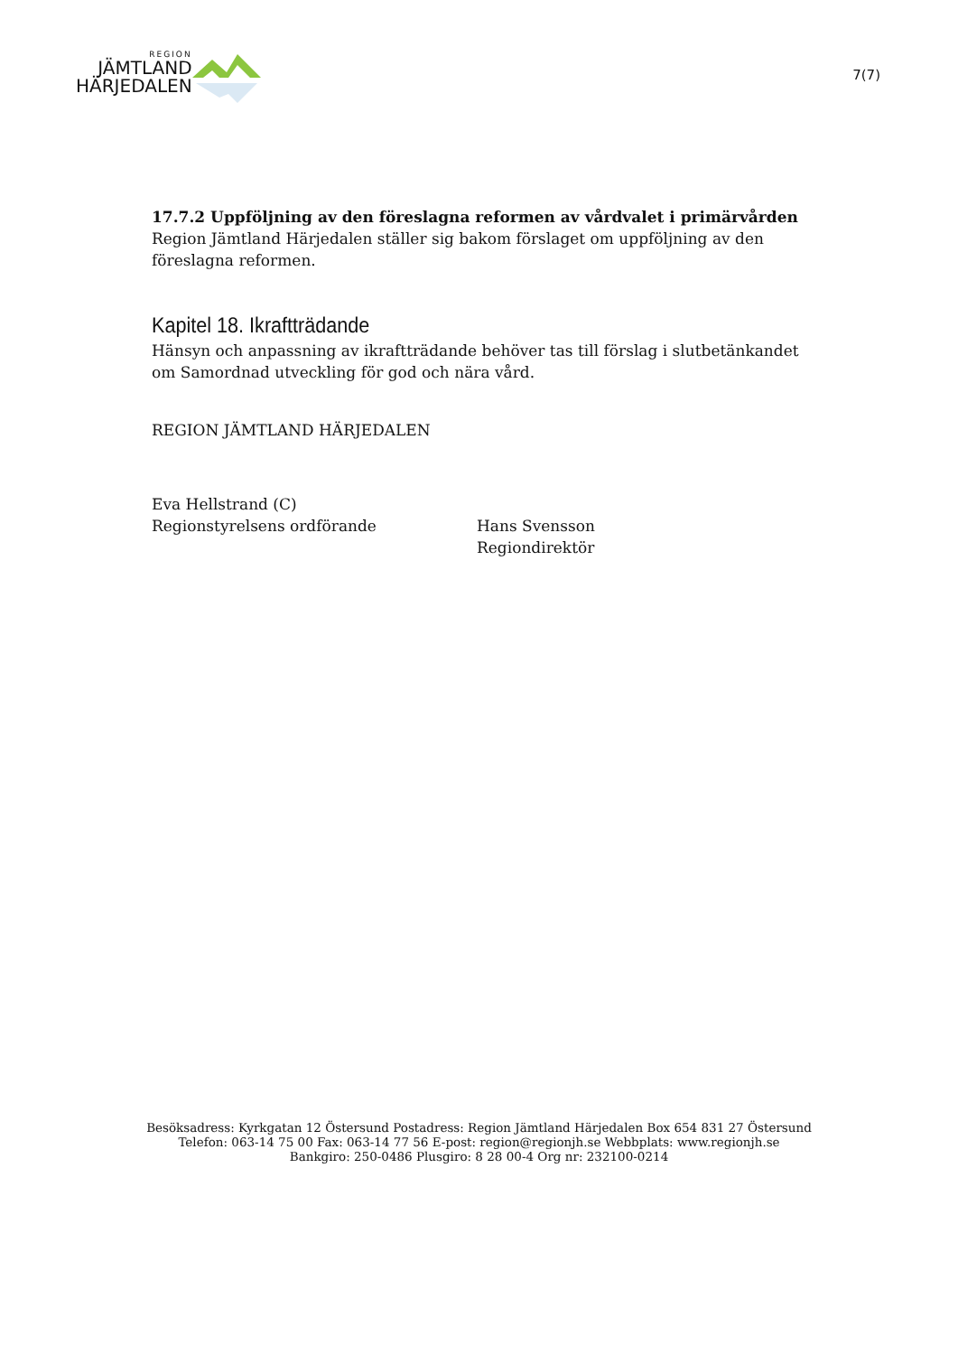REGION
JÄMTLAND
HÄRJEDALEN
7(7)
17.7.2 Uppföljning av den föreslagna reformen av vårdvalet i primärvården
Region Jämtland Härjedalen ställer sig bakom förslaget om uppföljning av den föreslagna reformen.
Kapitel 18. Ikraftträdande
Hänsyn och anpassning av ikraftträdande behöver tas till förslag i slutbetänkandet om Samordnad utveckling för god och nära vård.
REGION JÄMTLAND HÄRJEDALEN
Eva Hellstrand (C)
Regionstyrelsens ordförande
Hans Svensson
Regiondirektör
Besöksadress: Kyrkgatan 12 Östersund Postadress: Region Jämtland Härjedalen Box 654 831 27 Östersund
Telefon: 063-14 75 00 Fax: 063-14 77 56 E-post: region@regionjh.se Webbplats: www.regionjh.se
Bankgiro: 250-0486 Plusgiro: 8 28 00-4 Org nr: 232100-0214